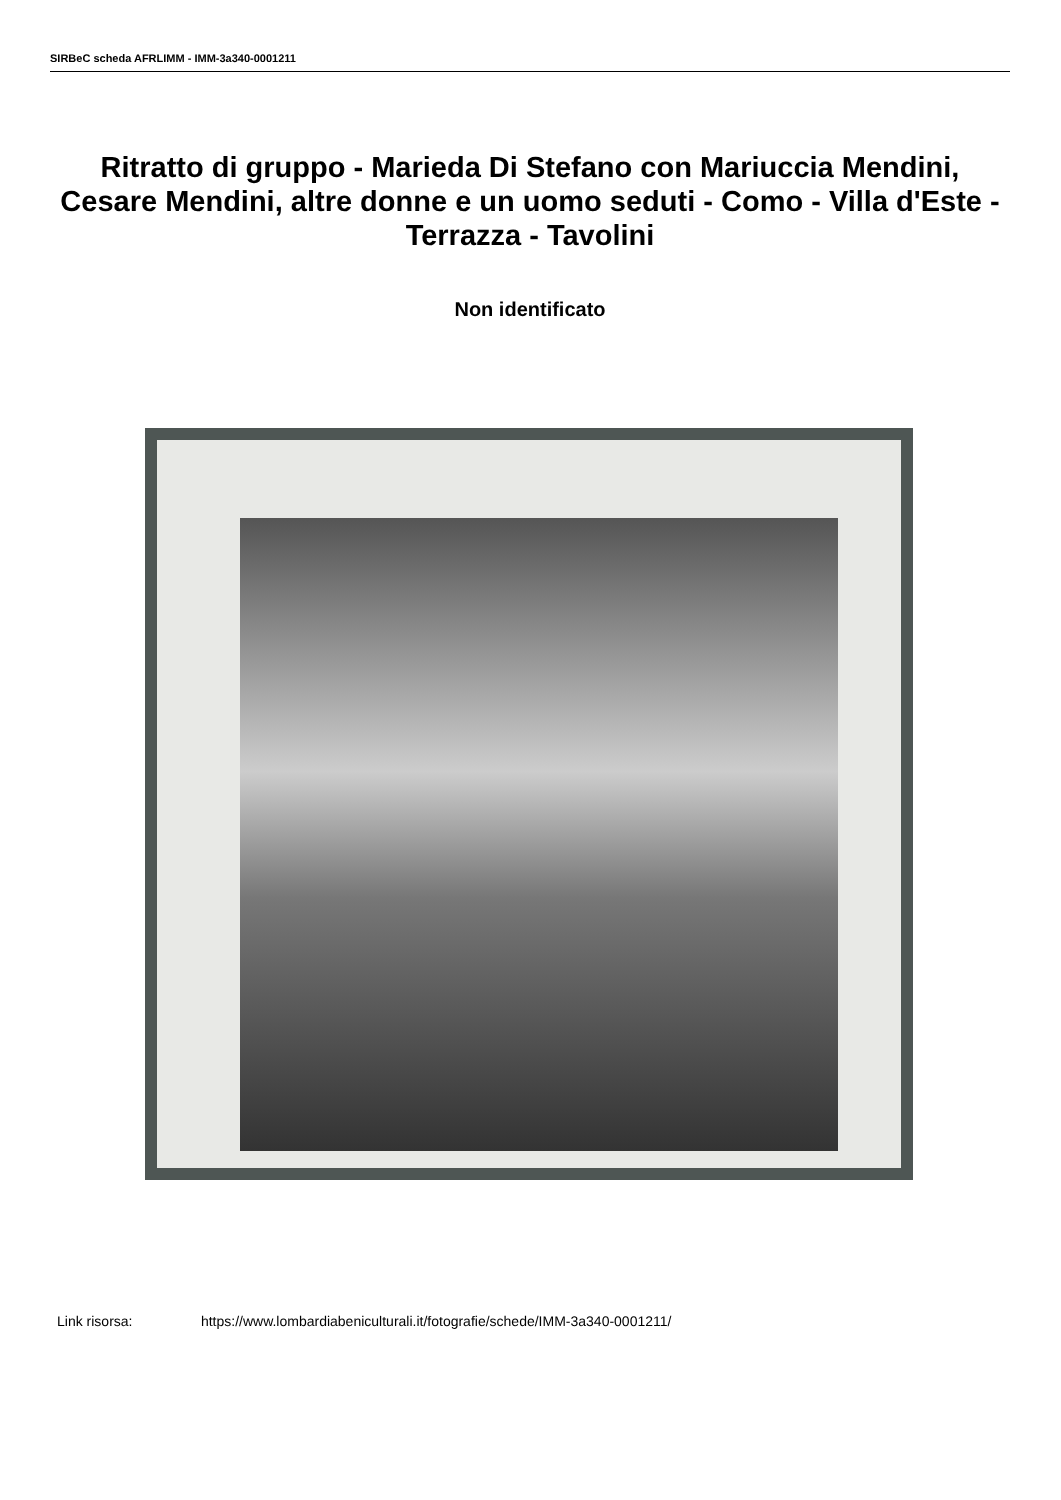SIRBeC scheda AFRLIMM - IMM-3a340-0001211
Ritratto di gruppo - Marieda Di Stefano con Mariuccia Mendini, Cesare Mendini, altre donne e un uomo seduti - Como - Villa d'Este - Terrazza - Tavolini
Non identificato
Link risorsa: https://www.lombardiabeniculturali.it/fotografie/schede/IMM-3a340-0001211/